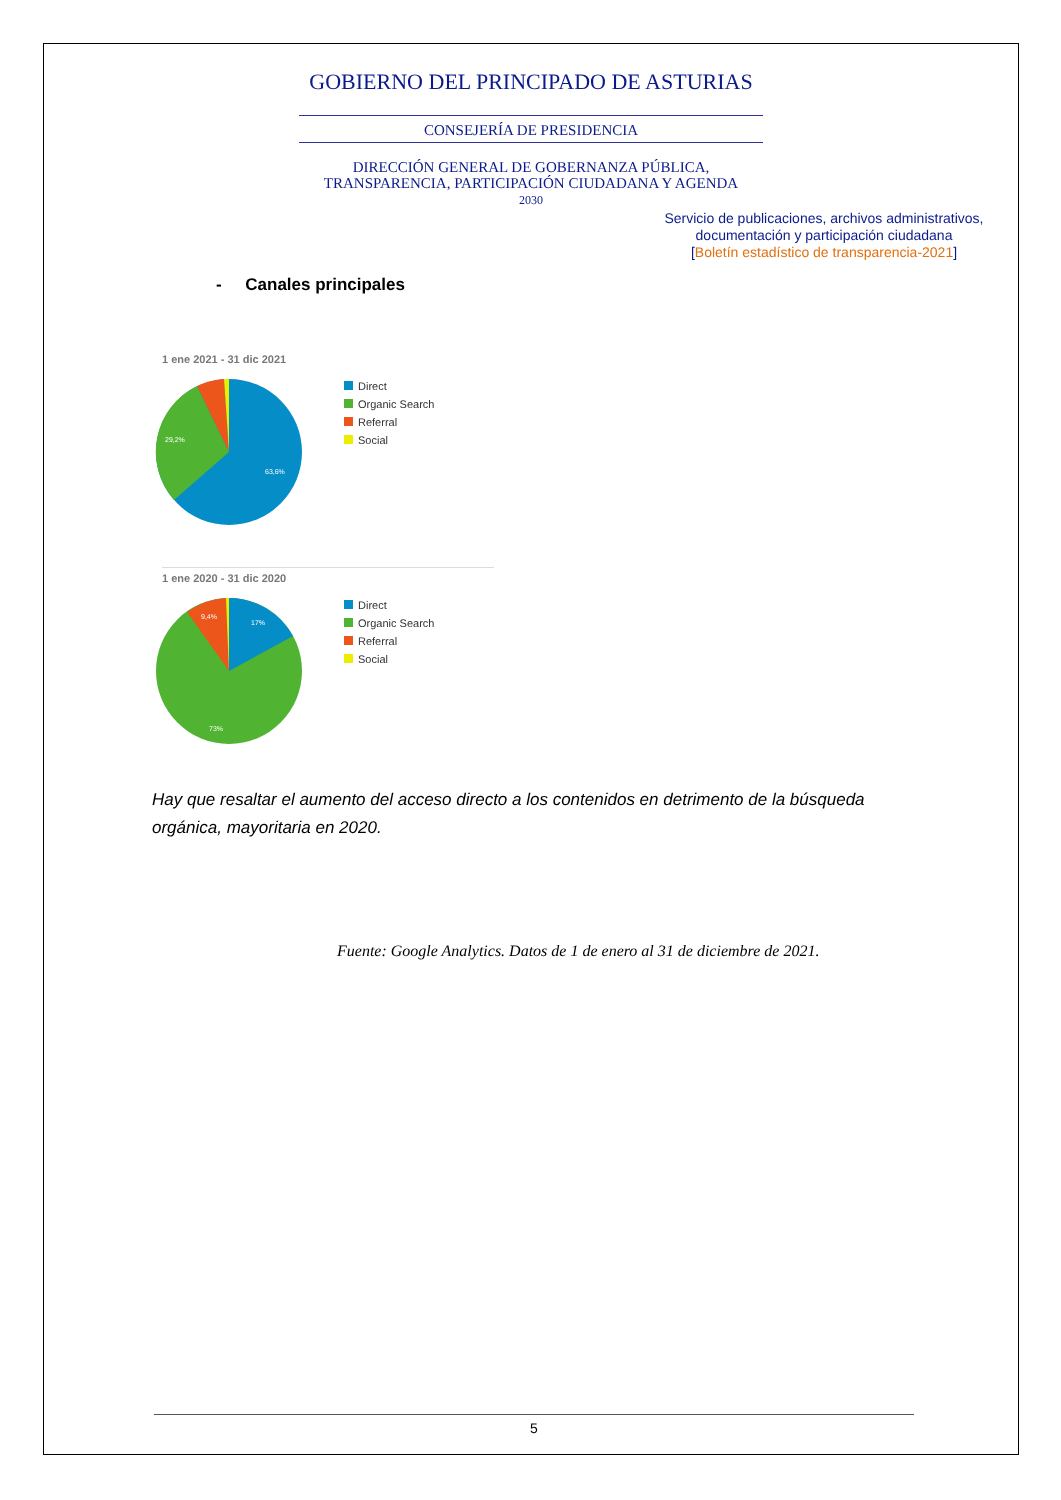GOBIERNO DEL PRINCIPADO DE ASTURIAS
CONSEJERÍA DE PRESIDENCIA
DIRECCIÓN GENERAL DE GOBERNANZA PÚBLICA,
TRANSPARENCIA, PARTICIPACIÓN CIUDADANA Y AGENDA
2030
Servicio de publicaciones, archivos administrativos, documentación y participación ciudadana
[Boletín estadístico de transparencia-2021]
- Canales principales
1 ene 2021 - 31 dic 2021
29,2%
63,6%
Direct
Organic Search
Referral
Social
1 ene 2020 - 31 dic 2020
9,4%
17%
73%
Direct
Organic Search
Referral
Social
Hay que resaltar el aumento del acceso directo a los contenidos en detrimento de la búsqueda orgánica, mayoritaria en 2020.
Fuente: Google Analytics. Datos de 1 de enero al 31 de diciembre de 2021.
5